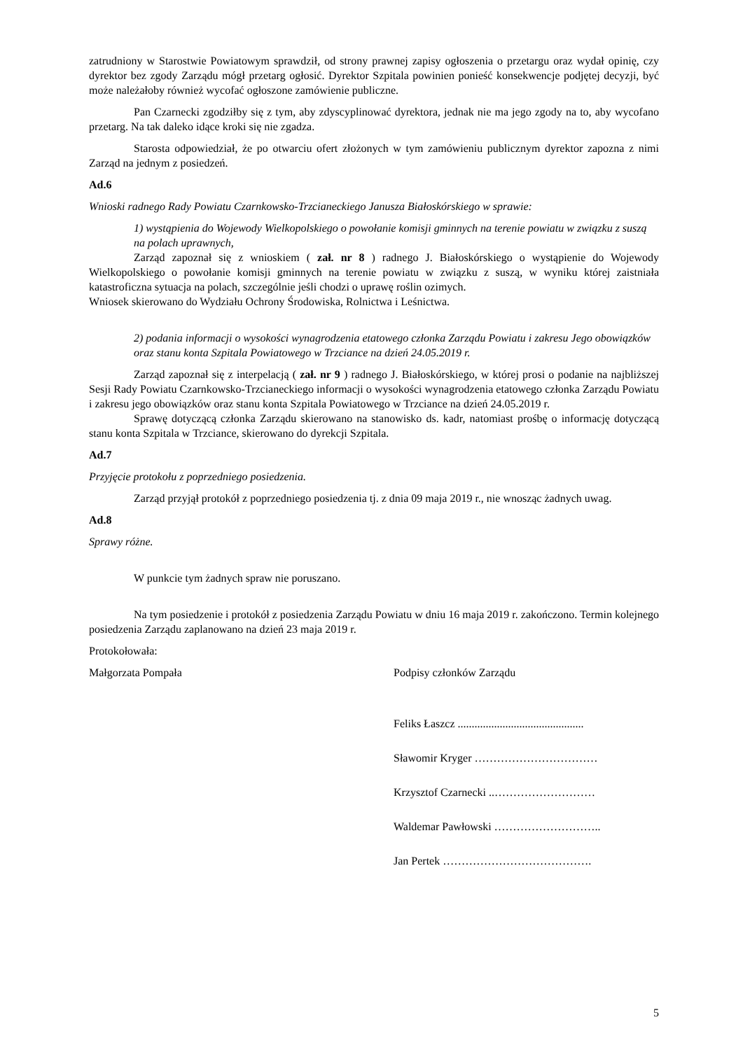zatrudniony w Starostwie Powiatowym sprawdził, od strony prawnej zapisy ogłoszenia o przetargu oraz wydał opinię, czy dyrektor bez zgody Zarządu mógł przetarg ogłosić. Dyrektor Szpitala powinien ponieść konsekwencje podjętej decyzji, być może należałoby również wycofać ogłoszone zamówienie publiczne.
Pan Czarnecki zgodziłby się z tym, aby zdyscyplinować dyrektora, jednak nie ma jego zgody na to, aby wycofano przetarg. Na tak daleko idące kroki się nie zgadza.
Starosta odpowiedział, że po otwarciu ofert złożonych w tym zamówieniu publicznym dyrektor zapozna z nimi Zarząd na jednym z posiedzeń.
Ad.6
Wnioski radnego Rady Powiatu Czarnkowsko-Trzcianeckiego Janusza Białoskórskiego w sprawie:
1) wystąpienia do Wojewody Wielkopolskiego o powołanie komisji gminnych na terenie powiatu w związku z suszą na polach uprawnych,
Zarząd zapoznał się z wnioskiem ( zał. nr 8 ) radnego J. Białoskórskiego o wystąpienie do Wojewody Wielkopolskiego o powołanie komisji gminnych na terenie powiatu w związku z suszą, w wyniku której zaistniała katastroficzna sytuacja na polach, szczególnie jeśli chodzi o uprawę roślin ozimych.
Wniosek skierowano do Wydziału Ochrony Środowiska, Rolnictwa i Leśnictwa.
2) podania informacji o wysokości wynagrodzenia etatowego członka Zarządu Powiatu i zakresu Jego obowiązków oraz stanu konta Szpitala Powiatowego w Trzciance na dzień 24.05.2019 r.
Zarząd zapoznał się z interpelacją ( zał. nr 9 ) radnego J. Białoskórskiego, w której prosi o podanie na najbliższej Sesji Rady Powiatu Czarnkowsko-Trzcianeckiego informacji o wysokości wynagrodzenia etatowego członka Zarządu Powiatu i zakresu jego obowiązków oraz stanu konta Szpitala Powiatowego w Trzciance na dzień 24.05.2019 r.
Sprawę dotyczącą członka Zarządu skierowano na stanowisko ds. kadr, natomiast prośbę o informację dotyczącą stanu konta Szpitala w Trzciance, skierowano do dyrekcji Szpitala.
Ad.7
Przyjęcie protokołu z poprzedniego posiedzenia.
Zarząd przyjął protokół z poprzedniego posiedzenia tj. z dnia 09 maja 2019 r., nie wnosząc żadnych uwag.
Ad.8
Sprawy różne.
W punkcie tym żadnych spraw nie poruszano.
Na tym posiedzenie i protokół z posiedzenia Zarządu Powiatu w dniu 16 maja 2019 r. zakończono. Termin kolejnego posiedzenia Zarządu zaplanowano na dzień 23 maja 2019 r.
Protokołowała:
Małgorzata Pompała Podpisy członków Zarządu
Feliks Łaszcz .............................................
Sławomir Kryger ……………………………
Krzysztof Czarnecki ..………………………
Waldemar Pawłowski ………………………..
Jan Pertek ………………………………….
5